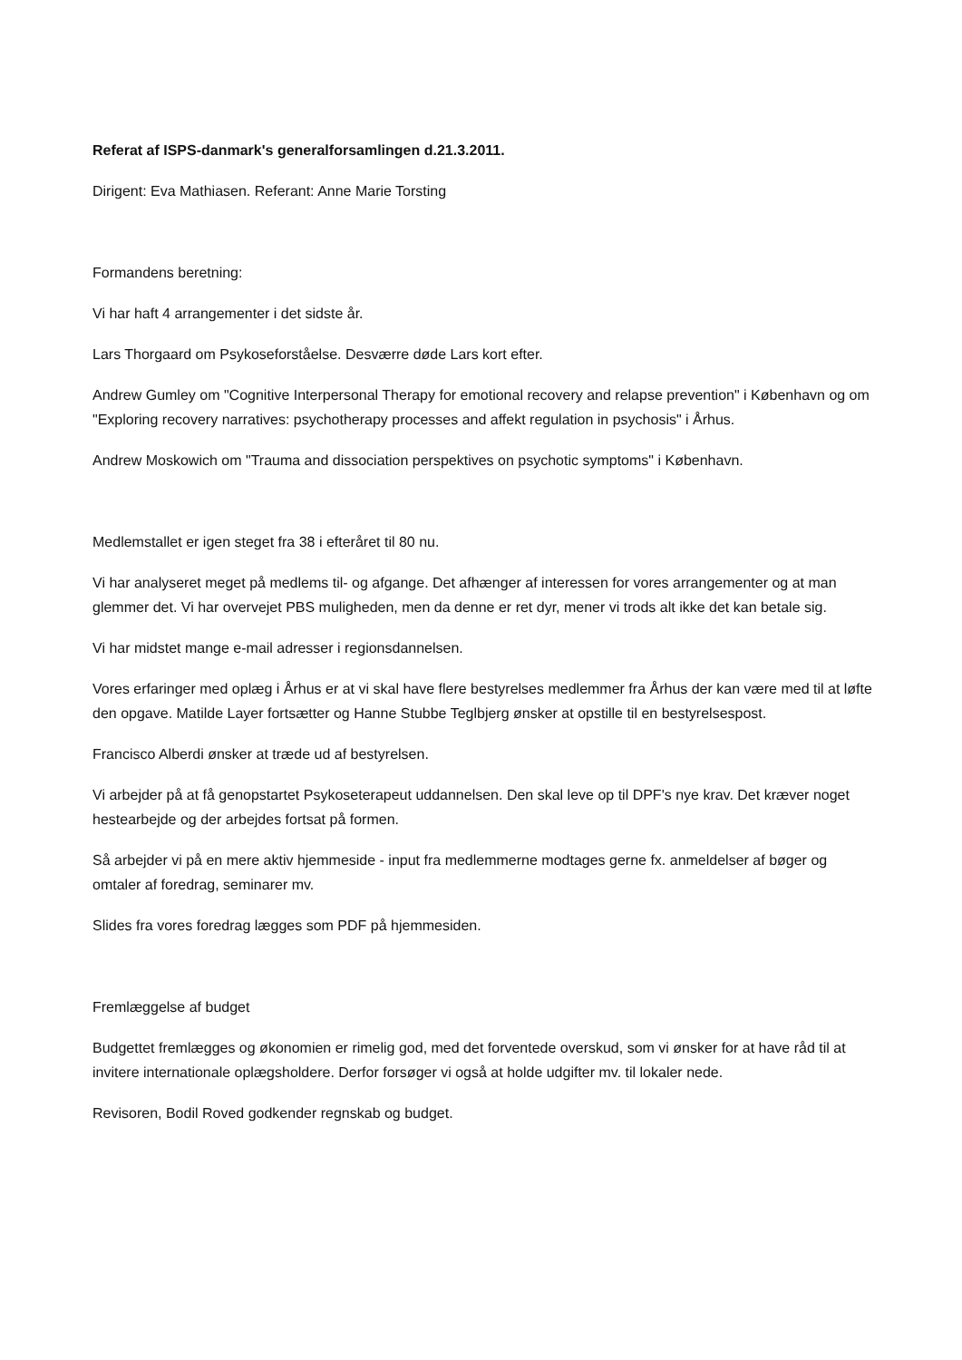Referat af ISPS-danmark's generalforsamlingen d.21.3.2011.
Dirigent: Eva Mathiasen. Referant: Anne Marie Torsting
Formandens beretning:
Vi har haft 4 arrangementer i det sidste år.
Lars Thorgaard om Psykoseforståelse. Desværre døde Lars kort efter.
Andrew Gumley om "Cognitive Interpersonal Therapy for emotional recovery and relapse prevention" i København og om "Exploring recovery narratives: psychotherapy processes and affekt regulation in psychosis" i Århus.
Andrew Moskowich om "Trauma and dissociation perspektives on psychotic symptoms" i København.
Medlemstallet er igen steget fra 38 i efteråret til 80 nu.
Vi har analyseret meget på medlems til- og afgange. Det afhænger af interessen for vores arrangementer og at man glemmer det. Vi har overvejet PBS muligheden, men da denne er ret dyr, mener vi trods alt ikke det kan betale sig.
Vi har midstet mange e-mail adresser i regionsdannelsen.
Vores erfaringer med oplæg i Århus er at vi skal have flere bestyrelses medlemmer fra Århus der kan være med til at løfte den opgave. Matilde Layer fortsætter og Hanne Stubbe Teglbjerg ønsker at opstille til en bestyrelsespost.
Francisco Alberdi ønsker at træde ud af bestyrelsen.
Vi arbejder på at få genopstartet Psykoseterapeut uddannelsen. Den skal leve op til DPF's nye krav. Det kræver noget hestearbejde og der arbejdes fortsat på formen.
Så arbejder vi på en mere aktiv hjemmeside - input fra medlemmerne modtages gerne fx. anmeldelser af bøger og omtaler af foredrag, seminarer mv.
Slides fra vores foredrag lægges som PDF på hjemmesiden.
Fremlæggelse af budget
Budgettet fremlægges og økonomien er rimelig god, med det forventede overskud, som vi ønsker for at have råd til at invitere internationale oplægsholdere. Derfor forsøger vi også at holde udgifter mv. til lokaler nede.
Revisoren, Bodil Roved godkender regnskab og budget.